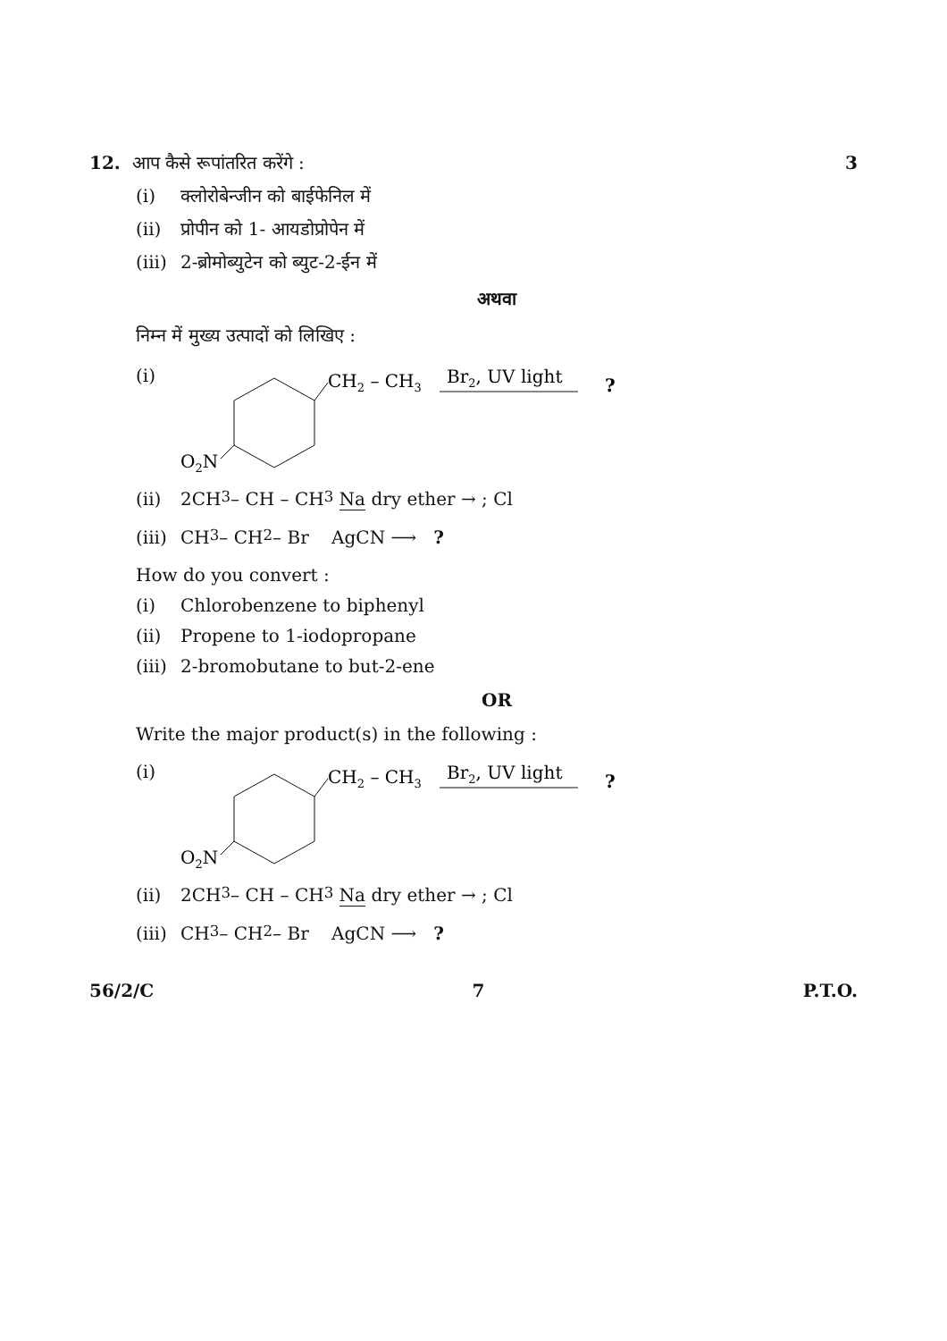12. आप कैसे रूपांतरित करेंगे :
3
(i) क्लोरोबेन्जीन को बाईफेनिल में
(ii) प्रोपीन को 1- आयडोप्रोपेन में
(iii) 2-ब्रोमोब्युटेन को ब्युट-2-ईन में
अथवा
निम्न में मुख्य उत्पादों को लिखिए :
(i)
CH2 – CH3
Br2, UV light
?
O2N
(ii) 2CH<sub>3</sub> – CH – CH<sub>3</sub> Na dry ether → ; Cl
(iii) CH<sub>3</sub> – CH<sub>2</sub> – Br AgCN ⟶ ?
How do you convert :
(i) Chlorobenzene to biphenyl
(ii) Propene to 1-iodopropane
(iii) 2-bromobutane to but-2-ene
OR
Write the major product(s) in the following :
(i)
CH2 – CH3
Br2, UV light
?
O2N
(ii) 2CH<sub>3</sub> – CH – CH<sub>3</sub> Na dry ether → ; Cl
(iii) CH<sub>3</sub> – CH<sub>2</sub> – Br AgCN ⟶ ?
56/2/C 7 P.T.O.